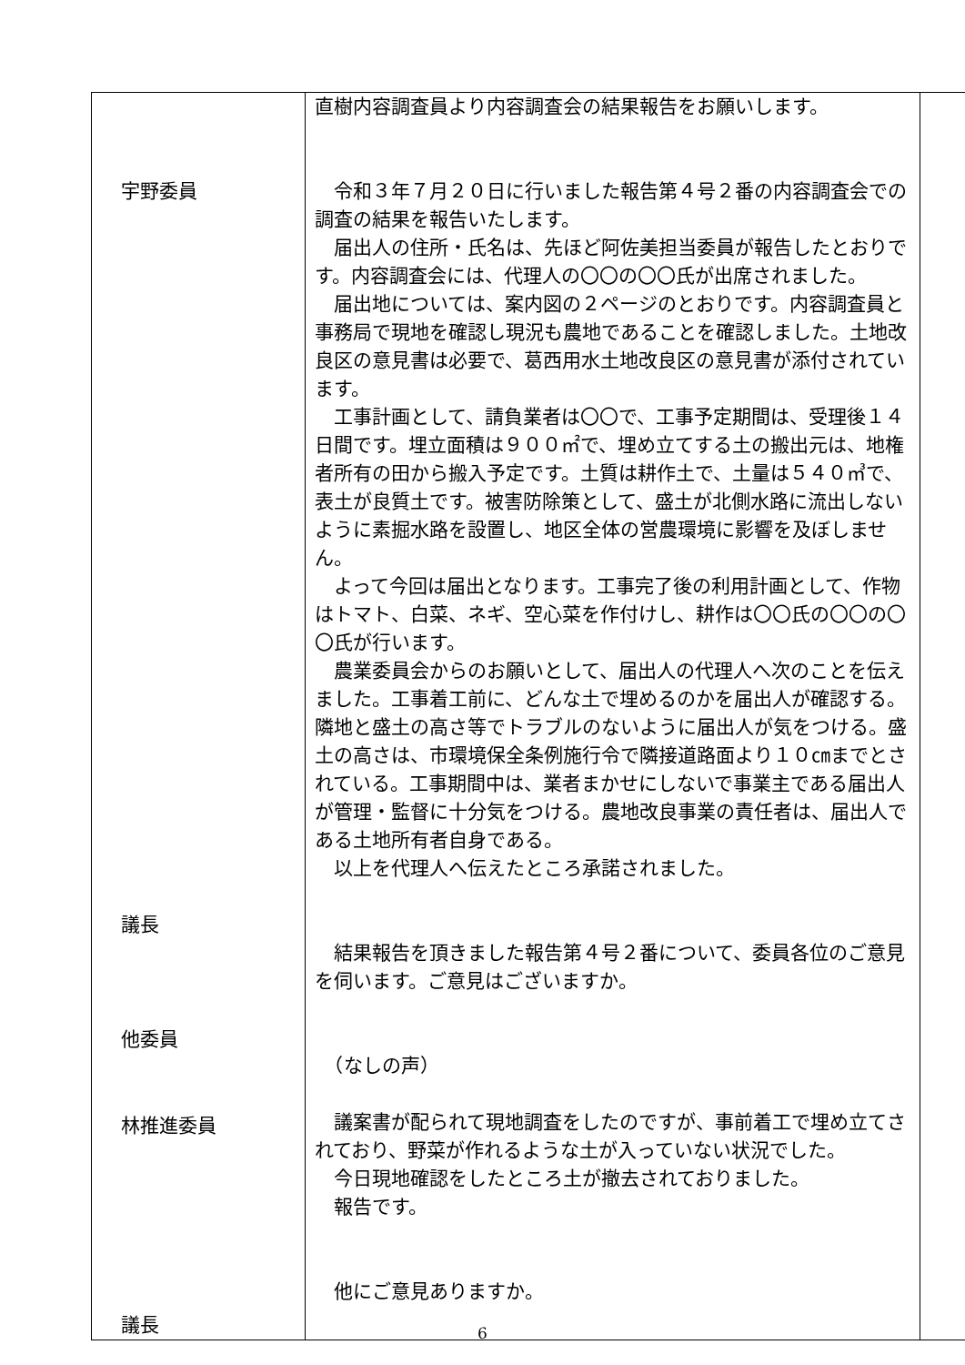| 宇野委員 議長 他委員 林推進委員 議長 | 直樹内容調査員より内容調査会の結果報告をお願いします。 令和３年７月２０日に行いました報告第４号２番の内容調査会での調査の結果を報告いたします。 届出人の住所・氏名は、先ほど阿佐美担当委員が報告したとおりです。内容調査会には、代理人の〇〇の〇〇氏が出席されました。 届出地については、案内図の２ページのとおりです。内容調査員と事務局で現地を確認し現況も農地であることを確認しました。土地改良区の意見書は必要で、葛西用水土地改良区の意見書が添付されています。 工事計画として、請負業者は〇〇で、工事予定期間は、受理後１４日間です。埋立面積は９００㎡で、埋め立てする土の搬出元は、地権者所有の田から搬入予定です。土質は耕作土で、土量は５４０㎥で、表土が良質土です。被害防除策として、盛土が北側水路に流出しないように素掘水路を設置し、地区全体の営農環境に影響を及ぼしません。 よって今回は届出となります。工事完了後の利用計画として、作物はトマト、白菜、ネギ、空心菜を作付けし、耕作は〇〇氏の〇〇の〇〇氏が行います。 農業委員会からのお願いとして、届出人の代理人へ次のことを伝えました。工事着工前に、どんな土で埋めるのかを届出人が確認する。隣地と盛土の高さ等でトラブルのないように届出人が気をつける。盛土の高さは、市環境保全条例施行令で隣接道路面より１０㎝までとされている。工事期間中は、業者まかせにしないで事業主である届出人が管理・監督に十分気をつける。農地改良事業の責任者は、届出人である土地所有者自身である。 以上を代理人へ伝えたところ承諾されました。 結果報告を頂きました報告第４号２番について、委員各位のご意見を伺います。ご意見はございますか。 （なしの声） 議案書が配られて現地調査をしたのですが、事前着工で埋め立てされており、野菜が作れるような土が入っていない状況でした。 今日現地確認をしたところ土が撤去されておりました。 報告です。 他にご意見ありますか。 | |
6